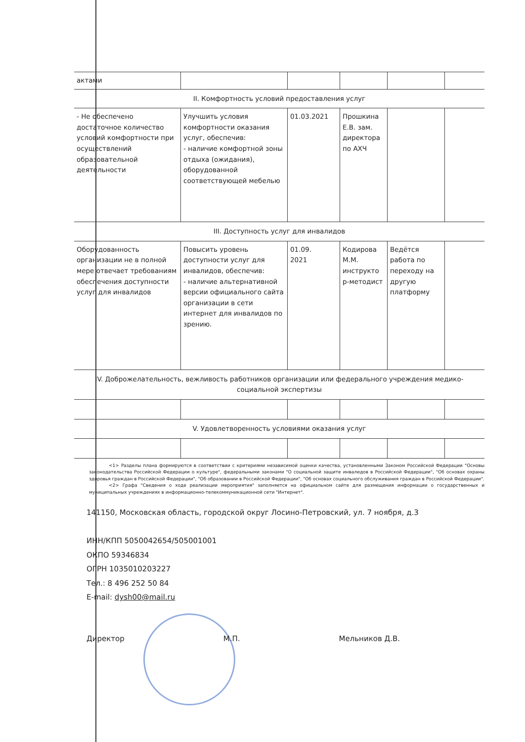| актами | | | | | |
| II. Комфортность условий предоставления услуг | | | | | |
| - Не обеспечено достаточное количество условий комфортности при осуществлений образовательной деятельности | Улучшить условия комфортности оказания услуг, обеспечив: - наличие комфортной зоны отдыха (ожидания), оборудованной соответствующей мебелью | 01.03.2021 | Прошкина Е.В. зам. директора по АХЧ | | |
| III. Доступность услуг для инвалидов | | | | | |
| Оборудованность организации не в полной мере отвечает требованиям обеспечения доступности услуг для инвалидов | Повысить уровень доступности услуг для инвалидов, обеспечив: - наличие альтернативной версии официального сайта организации в сети интернет для инвалидов по зрению. | 01.09. 2021 | Кодирова М.М. инструкто р-методист | Ведётся работа по переходу на другую платформу | |
| IV. Доброжелательность, вежливость работников организации или федерального учреждения медико-социальной экспертизы | | | | | |
| V. Удовлетворенность условиями оказания услуг | | | | | |
<1> Разделы плана формируются в соответствии с критериями независимой оценки качества, установленными Законом Российской Федерации "Основы законодательства Российской Федерации о культуре", федеральными законами "О социальной защите инвалидов в Российской Федерации", "Об основах охраны здоровья граждан в Российской Федерации", "Об образовании в Российской Федерации", "Об основах социального обслуживания граждан в Российской Федерации".
<2> Графа "Сведения о ходе реализации мероприятия" заполняется на официальном сайте для размещения информации о государственных и муниципальных учреждениях в информационно-телекоммуникационной сети "Интернет".
141150, Московская область, городской округ Лосино-Петровский, ул. 7 ноября, д.3
ИНН/КПП 5050042654/505001001
ОКПО 59346834
ОГРН 1035010203227
Тел.: 8 496 252 50 84
E-mail: dysh00@mail.ru
Директор М.П. Мельников Д.В.